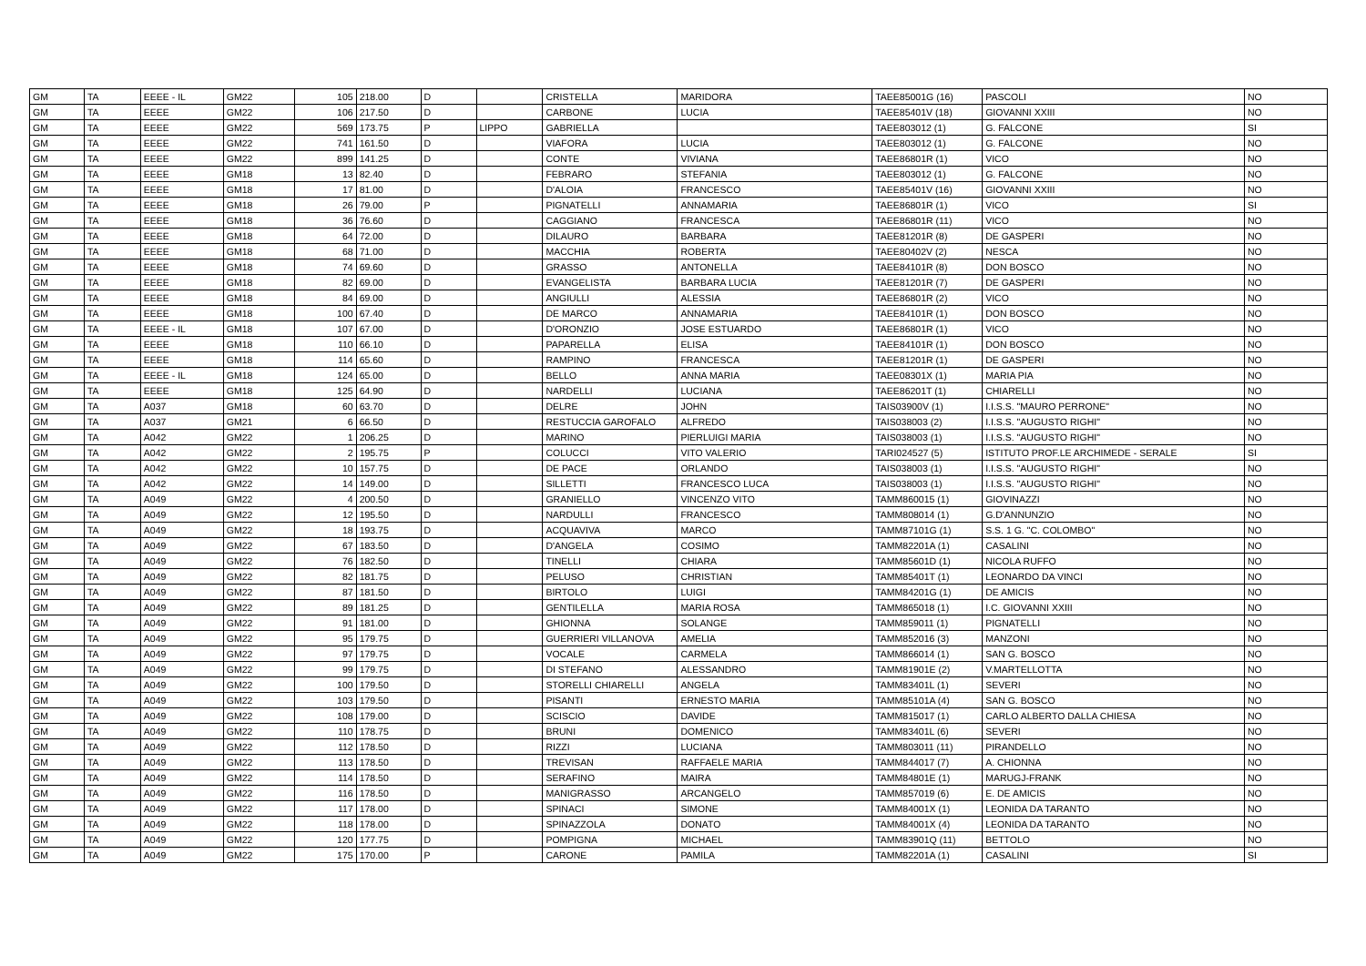| GM | TA | EEEE - IL | GM22 | 105 | 218.00 | D | | CRISTELLA | MARIDORA | TAEE85001G (16) | PASCOLI | NO |
| GM | TA | EEEE | GM22 | 106 | 217.50 | D | | CARBONE | LUCIA | TAEE85401V (18) | GIOVANNI XXIII | NO |
| GM | TA | EEEE | GM22 | 569 | 173.75 | P | LIPPO | GABRIELLA | | TAEE803012 (1) | G. FALCONE | SI |
| GM | TA | EEEE | GM22 | 741 | 161.50 | D | | VIAFORA | LUCIA | TAEE803012 (1) | G. FALCONE | NO |
| GM | TA | EEEE | GM22 | 899 | 141.25 | D | | CONTE | VIVIANA | TAEE86801R (1) | VICO | NO |
| GM | TA | EEEE | GM18 | 13 | 82.40 | D | | FEBRARO | STEFANIA | TAEE803012 (1) | G. FALCONE | NO |
| GM | TA | EEEE | GM18 | 17 | 81.00 | D | | D'ALOIA | FRANCESCO | TAEE85401V (16) | GIOVANNI XXIII | NO |
| GM | TA | EEEE | GM18 | 26 | 79.00 | P | | PIGNATELLI | ANNAMARIA | TAEE86801R (1) | VICO | SI |
| GM | TA | EEEE | GM18 | 36 | 76.60 | D | | CAGGIANO | FRANCESCA | TAEE86801R (11) | VICO | NO |
| GM | TA | EEEE | GM18 | 64 | 72.00 | D | | DILAURO | BARBARA | TAEE81201R (8) | DE GASPERI | NO |
| GM | TA | EEEE | GM18 | 68 | 71.00 | D | | MACCHIA | ROBERTA | TAEE80402V (2) | NESCA | NO |
| GM | TA | EEEE | GM18 | 74 | 69.60 | D | | GRASSO | ANTONELLA | TAEE84101R (8) | DON BOSCO | NO |
| GM | TA | EEEE | GM18 | 82 | 69.00 | D | | EVANGELISTA | BARBARA LUCIA | TAEE81201R (7) | DE GASPERI | NO |
| GM | TA | EEEE | GM18 | 84 | 69.00 | D | | ANGIULLI | ALESSIA | TAEE86801R (2) | VICO | NO |
| GM | TA | EEEE | GM18 | 100 | 67.40 | D | | DE MARCO | ANNAMARIA | TAEE84101R (1) | DON BOSCO | NO |
| GM | TA | EEEE - IL | GM18 | 107 | 67.00 | D | | D'ORONZIO | JOSE ESTUARDO | TAEE86801R (1) | VICO | NO |
| GM | TA | EEEE | GM18 | 110 | 66.10 | D | | PAPARELLA | ELISA | TAEE84101R (1) | DON BOSCO | NO |
| GM | TA | EEEE | GM18 | 114 | 65.60 | D | | RAMPINO | FRANCESCA | TAEE81201R (1) | DE GASPERI | NO |
| GM | TA | EEEE - IL | GM18 | 124 | 65.00 | D | | BELLO | ANNA MARIA | TAEE08301X (1) | MARIA PIA | NO |
| GM | TA | EEEE | GM18 | 125 | 64.90 | D | | NARDELLI | LUCIANA | TAEE86201T (1) | CHIARELLI | NO |
| GM | TA | A037 | GM18 | 60 | 63.70 | D | | DELRE | JOHN | TAIS03900V (1) | I.I.S.S. "MAURO PERRONE" | NO |
| GM | TA | A037 | GM21 | 6 | 66.50 | D | | RESTUCCIA GAROFALO | ALFREDO | TAIS038003 (2) | I.I.S.S. "AUGUSTO RIGHI" | NO |
| GM | TA | A042 | GM22 | 1 | 206.25 | D | | MARINO | PIERLUIGI MARIA | TAIS038003 (1) | I.I.S.S. "AUGUSTO RIGHI" | NO |
| GM | TA | A042 | GM22 | 2 | 195.75 | P | | COLUCCI | VITO VALERIO | TARI024527 (5) | ISTITUTO PROF.LE ARCHIMEDE - SERALE | SI |
| GM | TA | A042 | GM22 | 10 | 157.75 | D | | DE PACE | ORLANDO | TAIS038003 (1) | I.I.S.S. "AUGUSTO RIGHI" | NO |
| GM | TA | A042 | GM22 | 14 | 149.00 | D | | SILLETTI | FRANCESCO LUCA | TAIS038003 (1) | I.I.S.S. "AUGUSTO RIGHI" | NO |
| GM | TA | A049 | GM22 | 4 | 200.50 | D | | GRANIELLO | VINCENZO VITO | TAMM860015 (1) | GIOVINAZZI | NO |
| GM | TA | A049 | GM22 | 12 | 195.50 | D | | NARDULLI | FRANCESCO | TAMM808014 (1) | G.D'ANNUNZIO | NO |
| GM | TA | A049 | GM22 | 18 | 193.75 | D | | ACQUAVIVA | MARCO | TAMM87101G (1) | S.S. 1 G. "C. COLOMBO" | NO |
| GM | TA | A049 | GM22 | 67 | 183.50 | D | | D'ANGELA | COSIMO | TAMM82201A (1) | CASALINI | NO |
| GM | TA | A049 | GM22 | 76 | 182.50 | D | | TINELLI | CHIARA | TAMM85601D (1) | NICOLA RUFFO | NO |
| GM | TA | A049 | GM22 | 82 | 181.75 | D | | PELUSO | CHRISTIAN | TAMM85401T (1) | LEONARDO DA VINCI | NO |
| GM | TA | A049 | GM22 | 87 | 181.50 | D | | BIRTOLO | LUIGI | TAMM84201G (1) | DE AMICIS | NO |
| GM | TA | A049 | GM22 | 89 | 181.25 | D | | GENTILELLA | MARIA ROSA | TAMM865018 (1) | I.C. GIOVANNI XXIII | NO |
| GM | TA | A049 | GM22 | 91 | 181.00 | D | | GHIONNA | SOLANGE | TAMM859011 (1) | PIGNATELLI | NO |
| GM | TA | A049 | GM22 | 95 | 179.75 | D | | GUERRIERI VILLANOVA | AMELIA | TAMM852016 (3) | MANZONI | NO |
| GM | TA | A049 | GM22 | 97 | 179.75 | D | | VOCALE | CARMELA | TAMM866014 (1) | SAN G. BOSCO | NO |
| GM | TA | A049 | GM22 | 99 | 179.75 | D | | DI STEFANO | ALESSANDRO | TAMM81901E (2) | V.MARTELLOTTA | NO |
| GM | TA | A049 | GM22 | 100 | 179.50 | D | | STORELLI CHIARELLI | ANGELA | TAMM83401L (1) | SEVERI | NO |
| GM | TA | A049 | GM22 | 103 | 179.50 | D | | PISANTI | ERNESTO MARIA | TAMM85101A (4) | SAN G. BOSCO | NO |
| GM | TA | A049 | GM22 | 108 | 179.00 | D | | SCISCIO | DAVIDE | TAMM815017 (1) | CARLO ALBERTO DALLA CHIESA | NO |
| GM | TA | A049 | GM22 | 110 | 178.75 | D | | BRUNI | DOMENICO | TAMM83401L (6) | SEVERI | NO |
| GM | TA | A049 | GM22 | 112 | 178.50 | D | | RIZZI | LUCIANA | TAMM803011 (11) | PIRANDELLO | NO |
| GM | TA | A049 | GM22 | 113 | 178.50 | D | | TREVISAN | RAFFAELE MARIA | TAMM844017 (7) | A. CHIONNA | NO |
| GM | TA | A049 | GM22 | 114 | 178.50 | D | | SERAFINO | MAIRA | TAMM84801E (1) | MARUGJ-FRANK | NO |
| GM | TA | A049 | GM22 | 116 | 178.50 | D | | MANIGRASSO | ARCANGELO | TAMM857019 (6) | E. DE AMICIS | NO |
| GM | TA | A049 | GM22 | 117 | 178.00 | D | | SPINACI | SIMONE | TAMM84001X (1) | LEONIDA DA TARANTO | NO |
| GM | TA | A049 | GM22 | 118 | 178.00 | D | | SPINAZZOLA | DONATO | TAMM84001X (4) | LEONIDA DA TARANTO | NO |
| GM | TA | A049 | GM22 | 120 | 177.75 | D | | POMPIGNA | MICHAEL | TAMM83901Q (11) | BETTOLO | NO |
| GM | TA | A049 | GM22 | 175 | 170.00 | P | | CARONE | PAMILA | TAMM82201A (1) | CASALINI | SI |